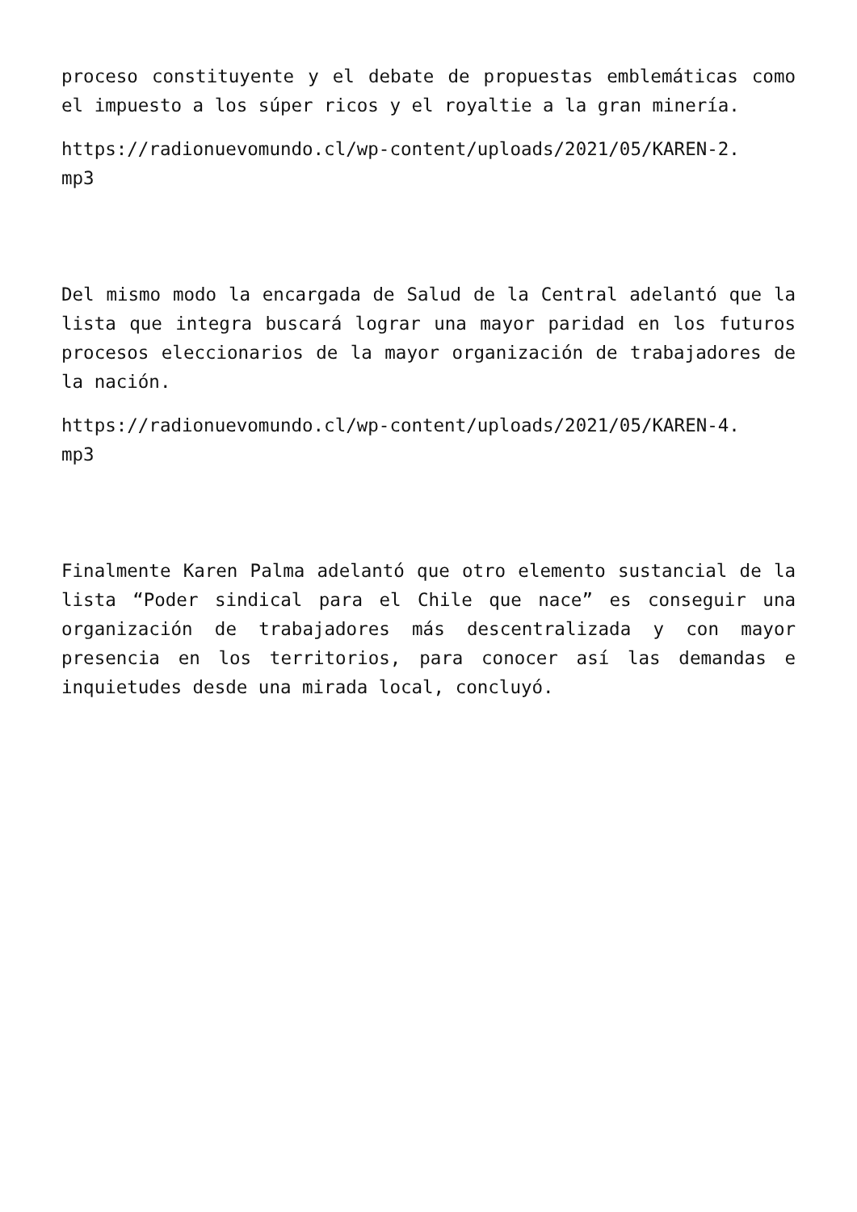proceso constituyente y el debate de propuestas emblemáticas como el impuesto a los súper ricos y el royaltie a la gran minería.
https://radionuevomundo.cl/wp-content/uploads/2021/05/KAREN-2.
mp3
Del mismo modo la encargada de Salud de la Central adelantó que la lista que integra buscará lograr una mayor paridad en los futuros procesos eleccionarios de la mayor organización de trabajadores de la nación.
https://radionuevomundo.cl/wp-content/uploads/2021/05/KAREN-4.
mp3
Finalmente Karen Palma adelantó que otro elemento sustancial de la lista “Poder sindical para el Chile que nace” es conseguir una organización de trabajadores más descentralizada y con mayor presencia en los territorios, para conocer así las demandas e inquietudes desde una mirada local, concluyó.